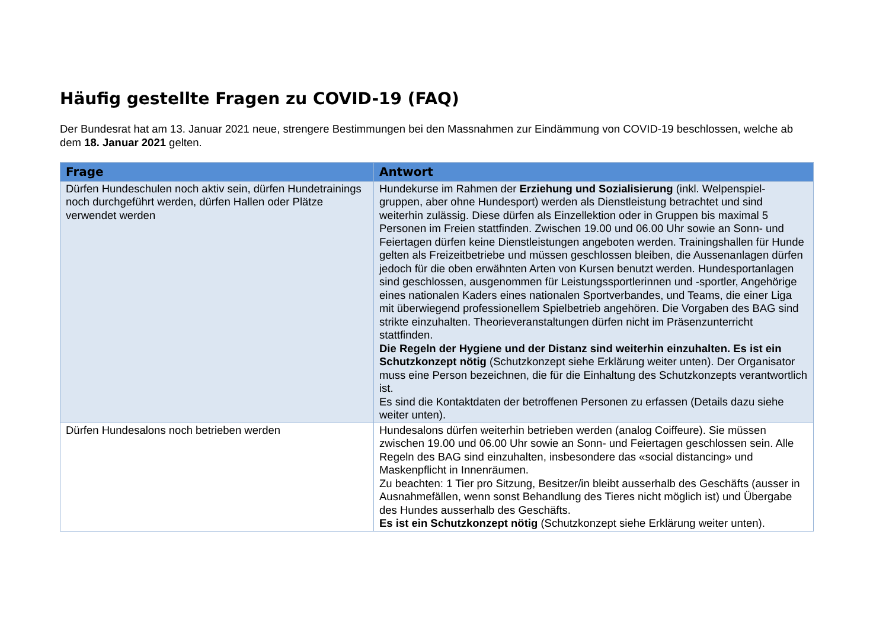Häufig gestellte Fragen zu COVID-19 (FAQ)
Der Bundesrat hat am 13. Januar 2021 neue, strengere Bestimmungen bei den Massnahmen zur Eindämmung von COVID-19 beschlossen, welche ab dem 18. Januar 2021 gelten.
| Frage | Antwort |
| --- | --- |
| Dürfen Hundeschulen noch aktiv sein, dürfen Hundetrainings noch durchgeführt werden, dürfen Hallen oder Plätze verwendet werden | Hundekurse im Rahmen der Erziehung und Sozialisierung (inkl. Welpenspiel-gruppen, aber ohne Hundesport) werden als Dienstleistung betrachtet und sind weiterhin zulässig. Diese dürfen als Einzellektion oder in Gruppen bis maximal 5 Personen im Freien stattfinden. Zwischen 19.00 und 06.00 Uhr sowie an Sonn- und Feiertagen dürfen keine Dienstleistungen angeboten werden. Trainingshallen für Hunde gelten als Freizeitbetriebe und müssen geschlossen bleiben, die Aussenanlagen dürfen jedoch für die oben erwähnten Arten von Kursen benutzt werden. Hundesportanlagen sind geschlossen, ausgenommen für Leistungssportlerinnen und -sportler, Angehörige eines nationalen Kaders eines nationalen Sportverbandes, und Teams, die einer Liga mit überwiegend professionellem Spielbetrieb angehören. Die Vorgaben des BAG sind strikte einzuhalten. Theorieveranstaltungen dürfen nicht im Präsenzunterricht stattfinden. Die Regeln der Hygiene und der Distanz sind weiterhin einzuhalten. Es ist ein Schutzkonzept nötig (Schutzkonzept siehe Erklärung weiter unten). Der Organisator muss eine Person bezeichnen, die für die Einhaltung des Schutzkonzepts verantwortlich ist. Es sind die Kontaktdaten der betroffenen Personen zu erfassen (Details dazu siehe weiter unten). |
| Dürfen Hundesalons noch betrieben werden | Hundesalons dürfen weiterhin betrieben werden (analog Coiffeure). Sie müssen zwischen 19.00 und 06.00 Uhr sowie an Sonn- und Feiertagen geschlossen sein. Alle Regeln des BAG sind einzuhalten, insbesondere das «social distancing» und Maskenpflicht in Innenräumen. Zu beachten: 1 Tier pro Sitzung, Besitzer/in bleibt ausserhalb des Geschäfts (ausser in Ausnahmefällen, wenn sonst Behandlung des Tieres nicht möglich ist) und Übergabe des Hundes ausserhalb des Geschäfts. Es ist ein Schutzkonzept nötig (Schutzkonzept siehe Erklärung weiter unten). |